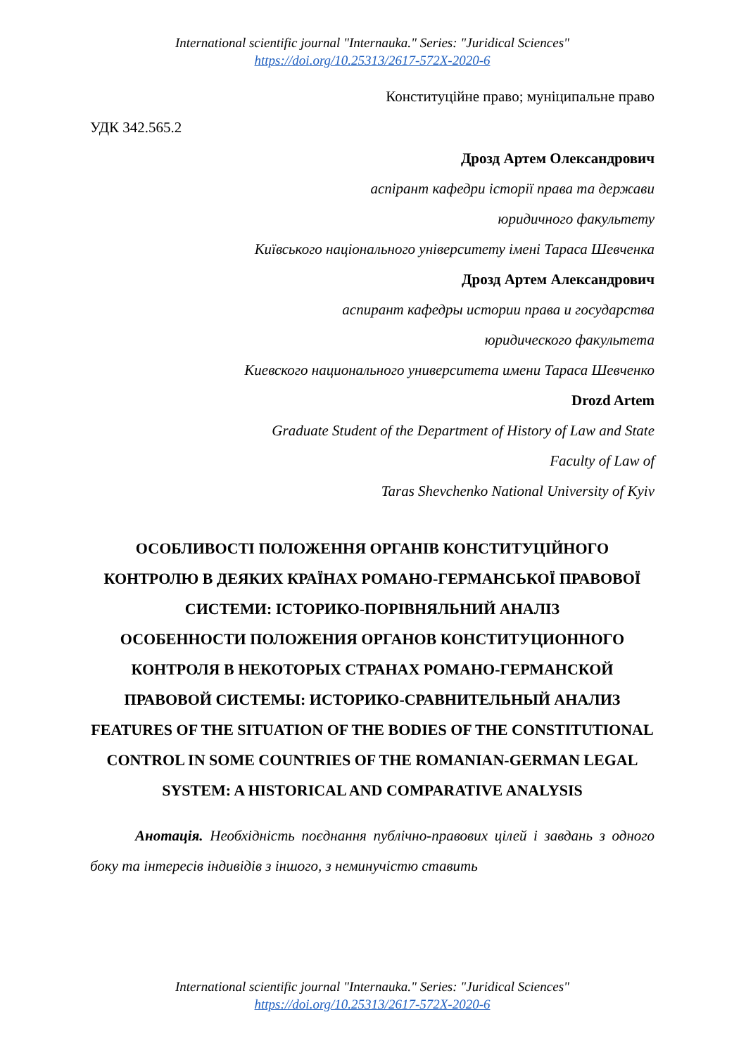International scientific journal "Internauka." Series: "Juridical Sciences"
https://doi.org/10.25313/2617-572X-2020-6
Конституційне право; муніципальне право
УДК 342.565.2
Дрозд Артем Олександрович
аспірант кафедри історії права та держави
юридичного факультету
Київського національного університету імені Тараса Шевченка
Дрозд Артем Александрович
аспирант кафедры истории права и государства
юридического факультета
Киевского национального университета имени Тараса Шевченко
Drozd Artem
Graduate Student of the Department of History of Law and State
Faculty of Law of
Taras Shevchenko National University of Kyiv
ОСОБЛИВОСТІ ПОЛОЖЕННЯ ОРГАНІВ КОНСТИТУЦІЙНОГО КОНТРОЛЮ В ДЕЯКИХ КРАЇНАХ РОМАНО-ГЕРМАНСЬКОЇ ПРАВОВОЇ СИСТЕМИ: ІСТОРИКО-ПОРІВНЯЛЬНИЙ АНАЛІЗ
ОСОБЕННОСТИ ПОЛОЖЕНИЯ ОРГАНОВ КОНСТИТУЦИОННОГО КОНТРОЛЯ В НЕКОТОРЫХ СТРАНАХ РОМАНО-ГЕРМАНСКОЙ ПРАВОВОЙ СИСТЕМЫ: ИСТОРИКО-СРАВНИТЕЛЬНЫЙ АНАЛИЗ
FEATURES OF THE SITUATION OF THE BODIES OF THE CONSTITUTIONAL CONTROL IN SOME COUNTRIES OF THE ROMANIAN-GERMAN LEGAL SYSTEM: A HISTORICAL AND COMPARATIVE ANALYSIS
Анотація. Необхідність поєднання публічно-правових цілей і завдань з одного боку та інтересів індивідів з іншого, з неминучістю ставить
International scientific journal "Internauka." Series: "Juridical Sciences"
https://doi.org/10.25313/2617-572X-2020-6